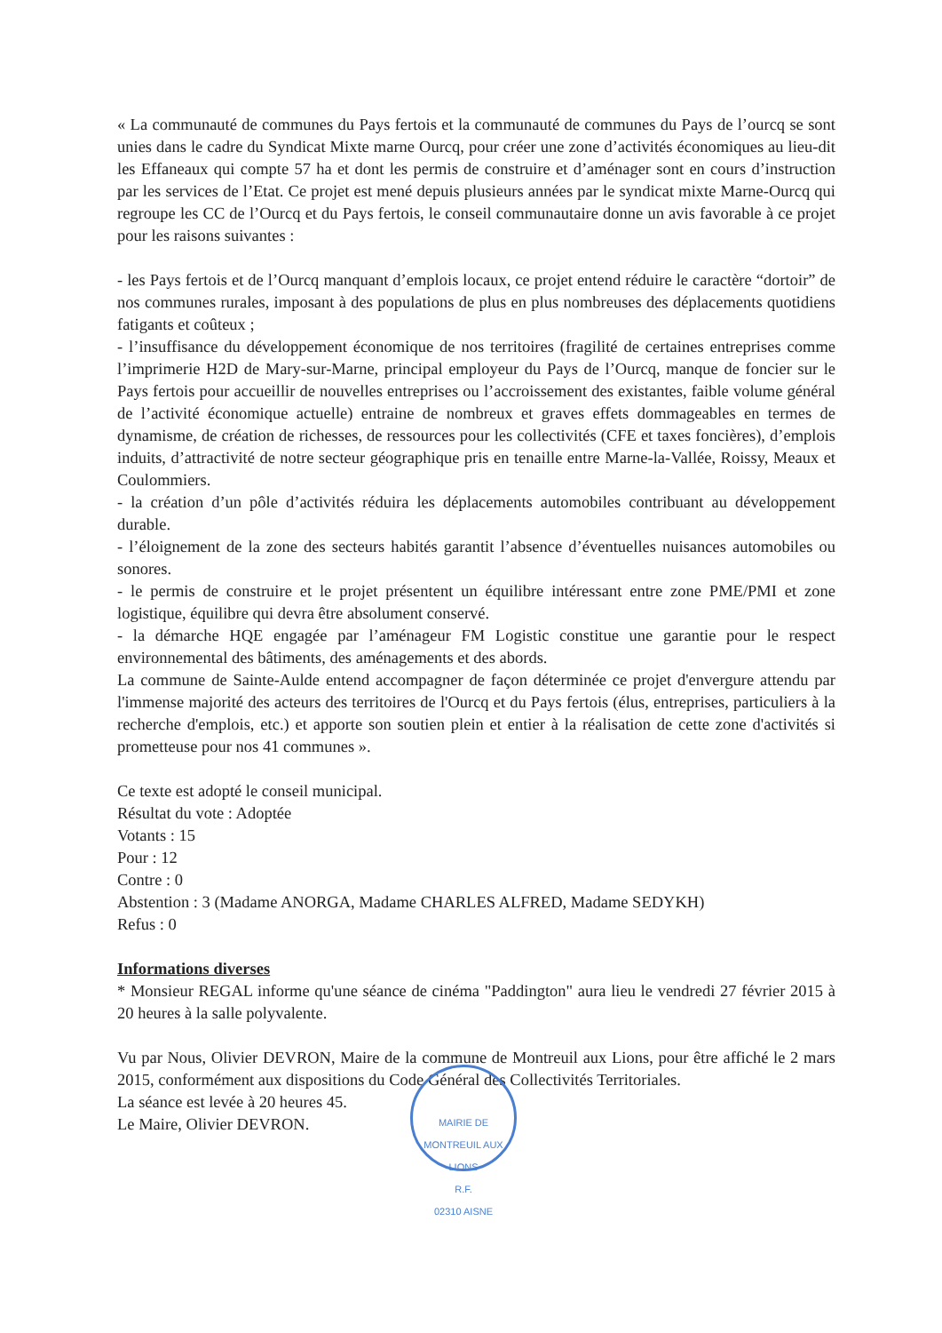« La communauté de communes du Pays fertois et la communauté de communes du Pays de l’ourcq se sont unies dans le cadre du Syndicat Mixte marne Ourcq, pour créer une zone d’activités économiques au lieu-dit les Effaneaux qui compte 57 ha et dont les permis de construire et d’aménager sont en cours d’instruction par les services de l’Etat. Ce projet est mené depuis plusieurs années par le syndicat mixte Marne-Ourcq qui regroupe les CC de l’Ourcq et du Pays fertois, le conseil communautaire donne un avis favorable à ce projet pour les raisons suivantes :
- les Pays fertois et de l’Ourcq manquant d’emplois locaux, ce projet entend réduire le caractère “dortoir” de nos communes rurales, imposant à des populations de plus en plus nombreuses des déplacements quotidiens fatigants et coûteux ;
- l’insuffisance du développement économique de nos territoires (fragilité de certaines entreprises comme l’imprimerie H2D de Mary-sur-Marne, principal employeur du Pays de l’Ourcq, manque de foncier sur le Pays fertois pour accueillir de nouvelles entreprises ou l’accroissement des existantes, faible volume général de l’activité économique actuelle) entraine de nombreux et graves effets dommageables en termes de dynamisme, de création de richesses, de ressources pour les collectivités (CFE et taxes foncières), d’emplois induits, d’attractivité de notre secteur géographique pris en tenaille entre Marne-la-Vallée, Roissy, Meaux et Coulommiers.
- la création d’un pôle d’activités réduira les déplacements automobiles contribuant au développement durable.
- l’éloignement de la zone des secteurs habités garantit l’absence d’éventuelles nuisances automobiles ou sonores.
- le permis de construire et le projet présentent un équilibre intéressant entre zone PME/PMI et zone logistique, équilibre qui devra être absolument conservé.
- la démarche HQE engagée par l’aménageur FM Logistic constitue une garantie pour le respect environnemental des bâtiments, des aménagements et des abords.
La commune de Sainte-Aulde entend accompagner de façon déterminée ce projet d'envergure attendu par l'immense majorité des acteurs des territoires de l'Ourcq et du Pays fertois (élus, entreprises, particuliers à la recherche d'emplois, etc.) et apporte son soutien plein et entier à la réalisation de cette zone d'activités si prometteuse pour nos 41 communes ».
Ce texte est adopté le conseil municipal.
Résultat du vote : Adoptée
Votants : 15
Pour : 12
Contre : 0
Abstention : 3 (Madame ANORGA, Madame CHARLES ALFRED, Madame SEDYKH)
Refus : 0
Informations diverses
* Monsieur REGAL informe qu'une séance de cinéma "Paddington" aura lieu le vendredi 27 février 2015 à 20 heures à la salle polyvalente.
Vu par Nous, Olivier DEVRON, Maire de la commune de Montreuil aux Lions, pour être affiché le 2 mars 2015, conformément aux dispositions du Code Général des Collectivités Territoriales.
La séance est levée à 20 heures 45.
Le Maire, Olivier DEVRON.
MAIRIE DE MONTREUIL AUX LIONS
R.F.
02310 AISNE